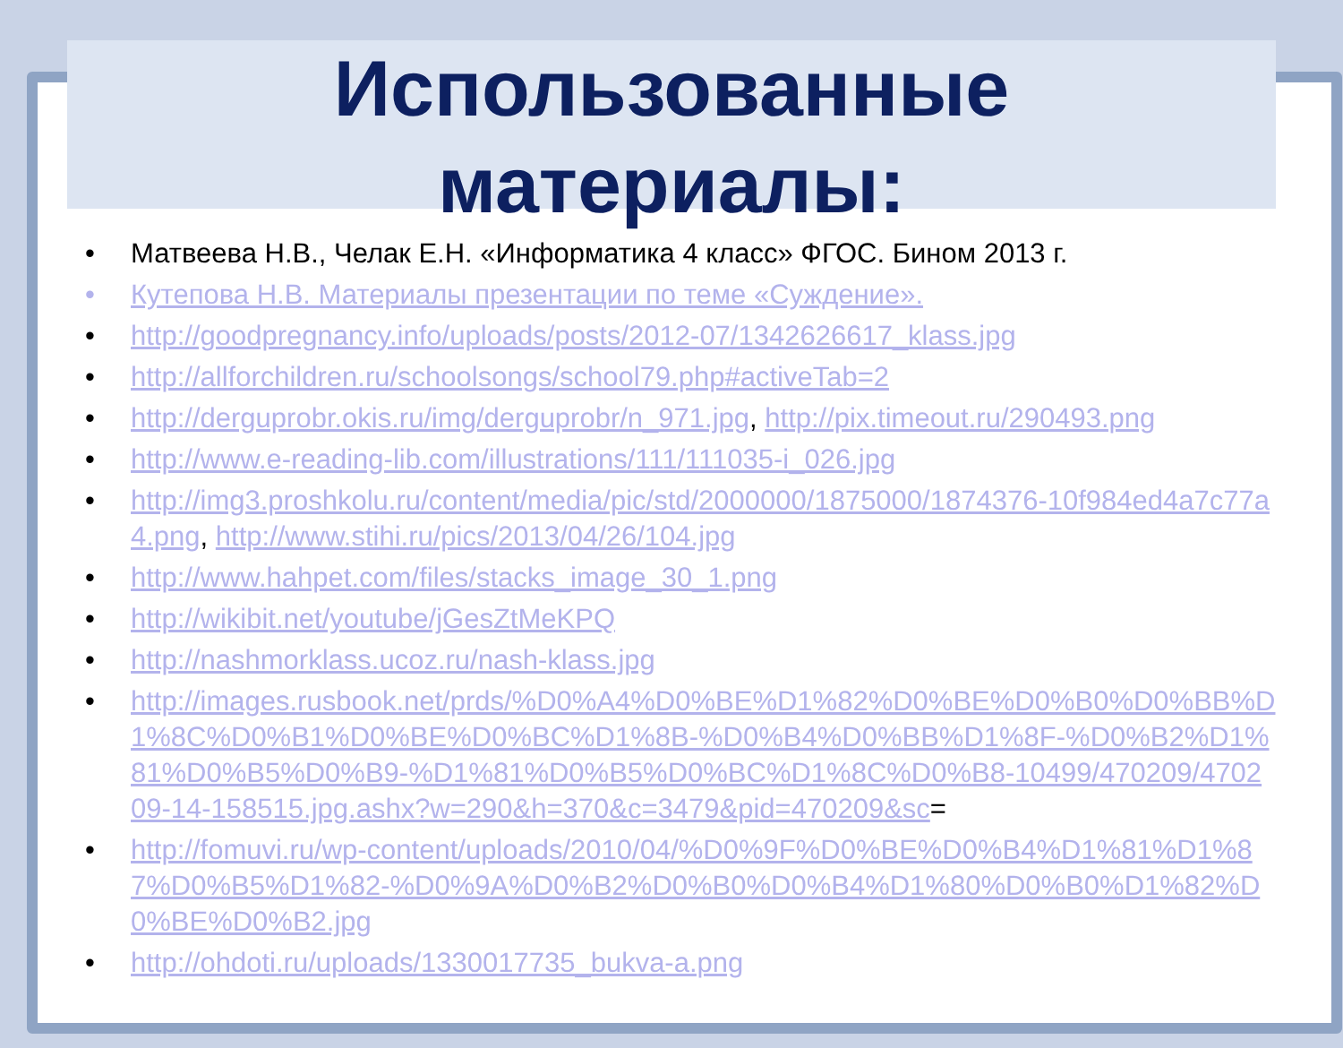Использованные
материалы:
• Матвеева Н.В., Челак Е.Н. «Информатика 4 класс» ФГОС. Бином 2013 г.
• Кутепова Н.В. Материалы презентации по теме «Суждение».
• http://goodpregnancy.info/uploads/posts/2012-07/1342626617_klass.jpg
• http://allforchildren.ru/schoolsongs/school79.php#activeTab=2
• http://derguprobr.okis.ru/img/derguprobr/n_971.jpg, http://pix.timeout.ru/290493.png
• http://www.e-reading-lib.com/illustrations/111/111035-i_026.jpg
• http://img3.proshkolu.ru/content/media/pic/std/2000000/1875000/1874376-10f984ed4a7c77a4.png, http://www.stihi.ru/pics/2013/04/26/104.jpg
• http://www.hahpet.com/files/stacks_image_30_1.png
• http://wikibit.net/youtube/jGesZtMeKPQ
• http://nashmorklass.ucoz.ru/nash-klass.jpg
• http://images.rusbook.net/prds/%D0%A4%D0%BE%D1%82%D0%BE%D0%B0%D0%BB%D1%8C%D0%B1%D0%BE%D0%BC%D1%8B-%D0%B4%D0%BB%D1%8F-%D0%B2%D1%81%D0%B5%D0%B9-%D1%81%D0%B5%D0%BC%D1%8C%D0%B8-10499/470209/470209-14-158515.jpg.ashx?w=290&h=370&c=3479&pid=470209&sc=
• http://fomuvi.ru/wp-content/uploads/2010/04/%D0%9F%D0%BE%D0%B4%D1%81%D1%87%D0%B5%D1%82-%D0%9A%D0%B2%D0%B0%D0%B4%D1%80%D0%B0%D1%82%D0%BE%D0%B2.jpg
• http://ohdoti.ru/uploads/1330017735_bukva-a.png